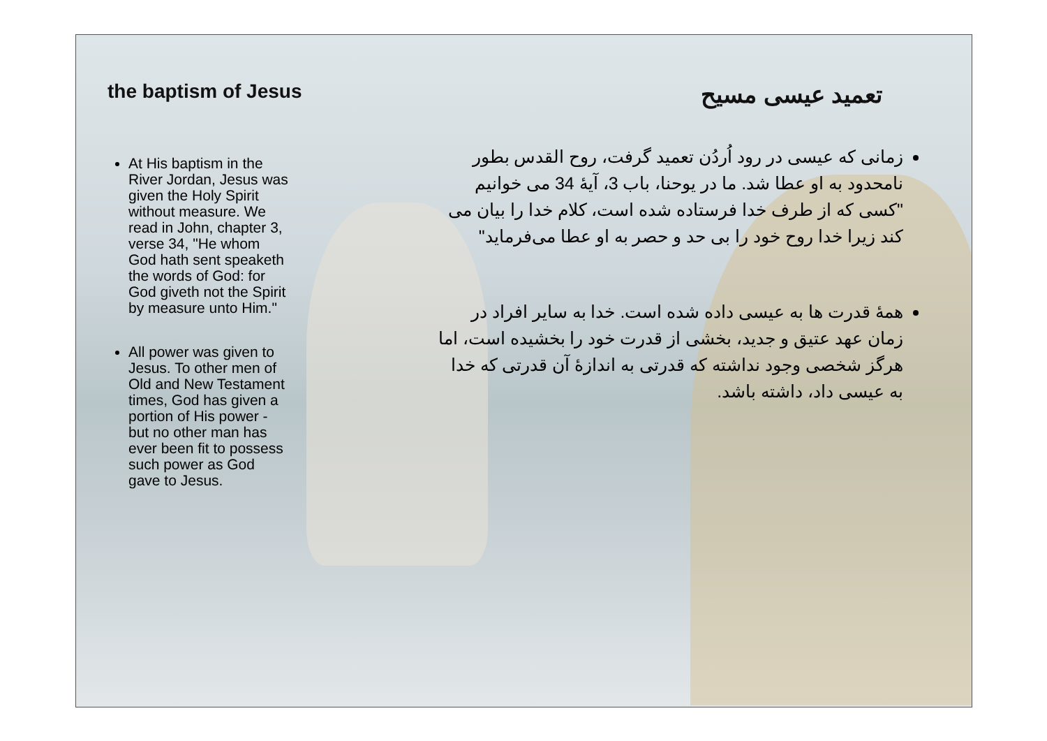the baptism of Jesus
At His baptism in the River Jordan, Jesus was given the Holy Spirit without measure. We read in John, chapter 3, verse 34, "He whom God hath sent speaketh the words of God: for God giveth not the Spirit by measure unto Him."
All power was given to Jesus. To other men of Old and New Testament times, God has given a portion of His power - but no other man has ever been fit to possess such power as God gave to Jesus.
تعمید عیسی مسیح
زمانی که عیسی در رود اُردُن تعمید گرفت، روح القدس بطور نامحدود به او عطا شد. ما در یوحنا، باب 3، آیهٔ 34 می خوانیم "کسی که از طرف خدا فرستاده شده است، کلام خدا را بیان می کند زیرا خدا روح خود را بی حد و حصر به او عطا می‌فرماید"
همهٔ قدرت ها به عیسی داده شده است. خدا به سایر افراد در زمان عهد عتیق و جدید، بخشی از قدرت خود را بخشیده است، اما هرگز شخصی وجود نداشته که قدرتی به اندازهٔ آن قدرتی که خدا به عیسی داد، داشته باشد.